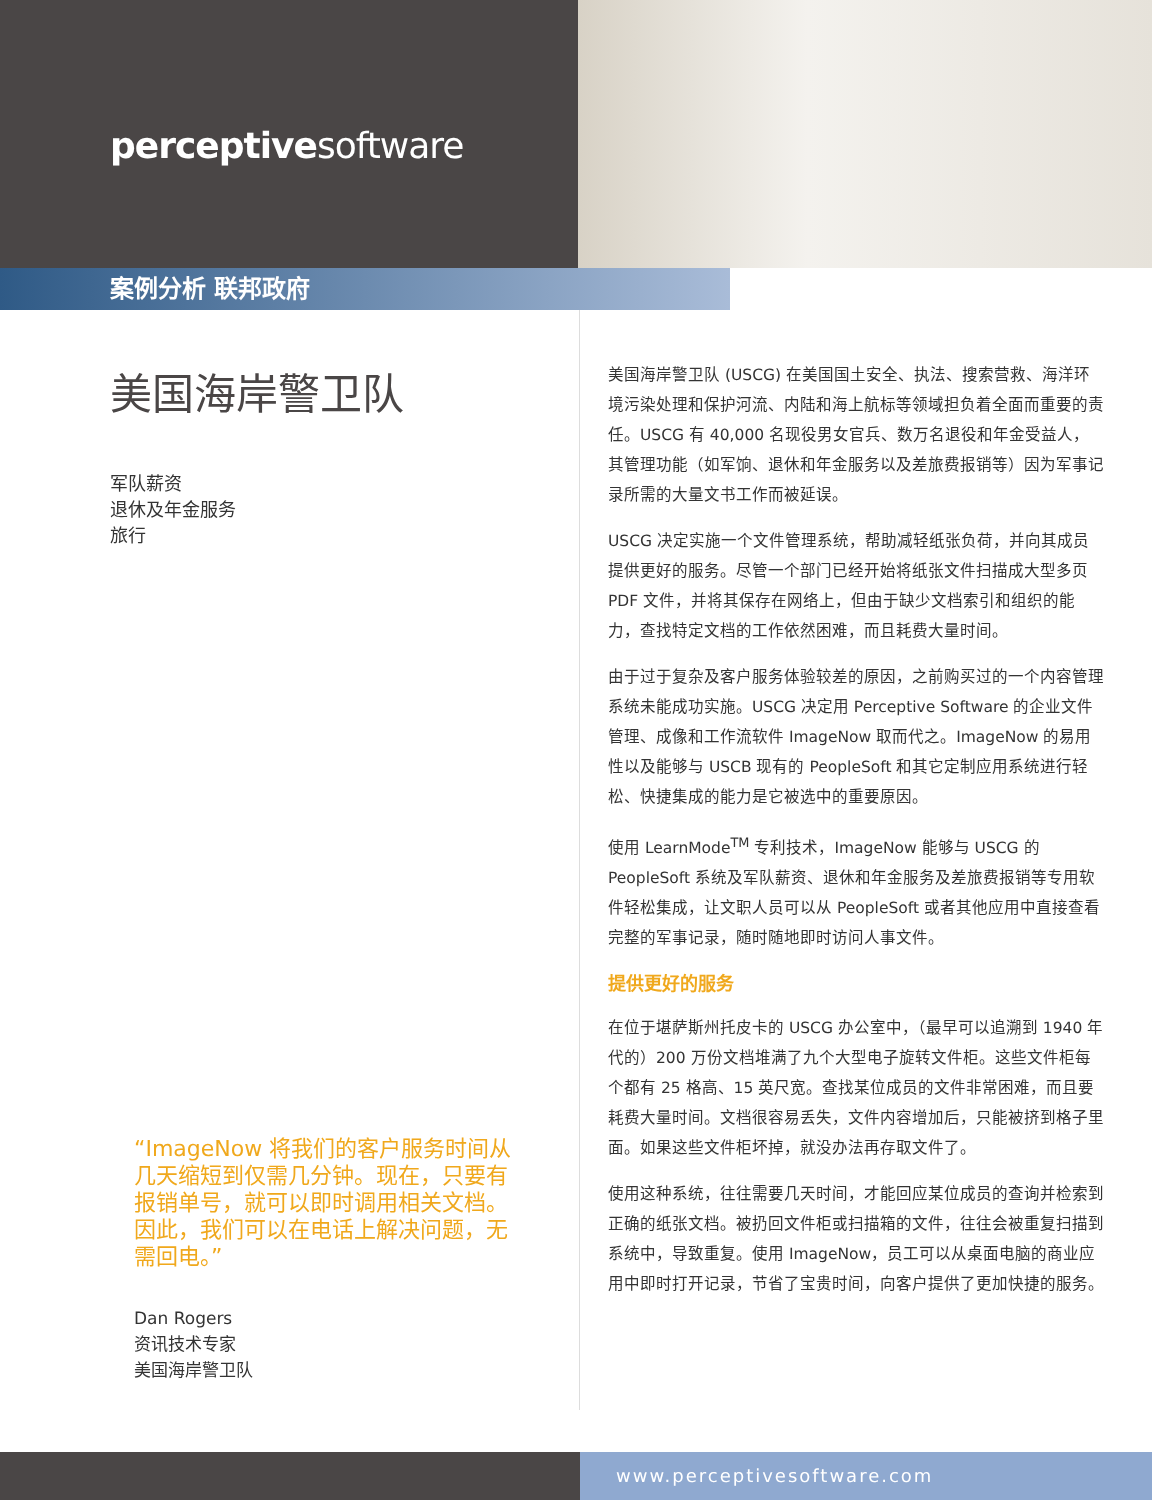perceptivesoftware
案例分析 联邦政府
美国海岸警卫队
军队薪资
退休及年金服务
旅行
“ImageNow 将我们的客户服务时间从几天缩短到仅需几分钟。现在，只要有报销单号，就可以即时调用相关文档。因此，我们可以在电话上解决问题，无需回电。”
Dan Rogers
资讯技术专家
美国海岸警卫队
美国海岸警卫队 (USCG) 在美国国土安全、执法、搜索营救、海洋环境污染处理和保护河流、内陆和海上航标等领域担负着全面而重要的责任。USCG 有 40,000 名现役男女官兵、数万名退役和年金受益人，其管理功能（如军饷、退休和年金服务以及差旅费报销等）因为军事记录所需的大量文书工作而被延误。
USCG 决定实施一个文件管理系统，帮助减轻纸张负荷，并向其成员提供更好的服务。尽管一个部门已经开始将纸张文件扫描成大型多页 PDF 文件，并将其保存在网络上，但由于缺少文档索引和组织的能力，查找特定文档的工作依然困难，而且耗费大量时间。
由于过于复杂及客户服务体验较差的原因，之前购买过的一个内容管理系统未能成功实施。USCG 决定用 Perceptive Software 的企业文件管理、成像和工作流软件 ImageNow 取而代之。ImageNow 的易用性以及能够与 USCB 现有的 PeopleSoft 和其它定制应用系统进行轻松、快捷集成的能力是它被选中的重要原因。
使用 LearnMode<sup>TM</sup> 专利技术，ImageNow 能够与 USCG 的 PeopleSoft 系统及军队薪资、退休和年金服务及差旅费报销等专用软件轻松集成，让文职人员可以从 PeopleSoft 或者其他应用中直接查看完整的军事记录，随时随地即时访问人事文件。
提供更好的服务
在位于堪萨斯州托皮卡的 USCG 办公室中，（最早可以追溯到 1940 年代的）200 万份文档堆满了九个大型电子旋转文件柜。这些文件柜每个都有 25 格高、15 英尺宽。查找某位成员的文件非常困难，而且要耗费大量时间。文档很容易丢失，文件内容增加后，只能被挤到格子里面。如果这些文件柜坏掉，就没办法再存取文件了。
使用这种系统，往往需要几天时间，才能回应某位成员的查询并检索到正确的纸张文档。被扔回文件柜或扫描箱的文件，往往会被重复扫描到系统中，导致重复。使用 ImageNow，员工可以从桌面电脑的商业应用中即时打开记录，节省了宝贵时间，向客户提供了更加快捷的服务。
www.perceptivesoftware.com